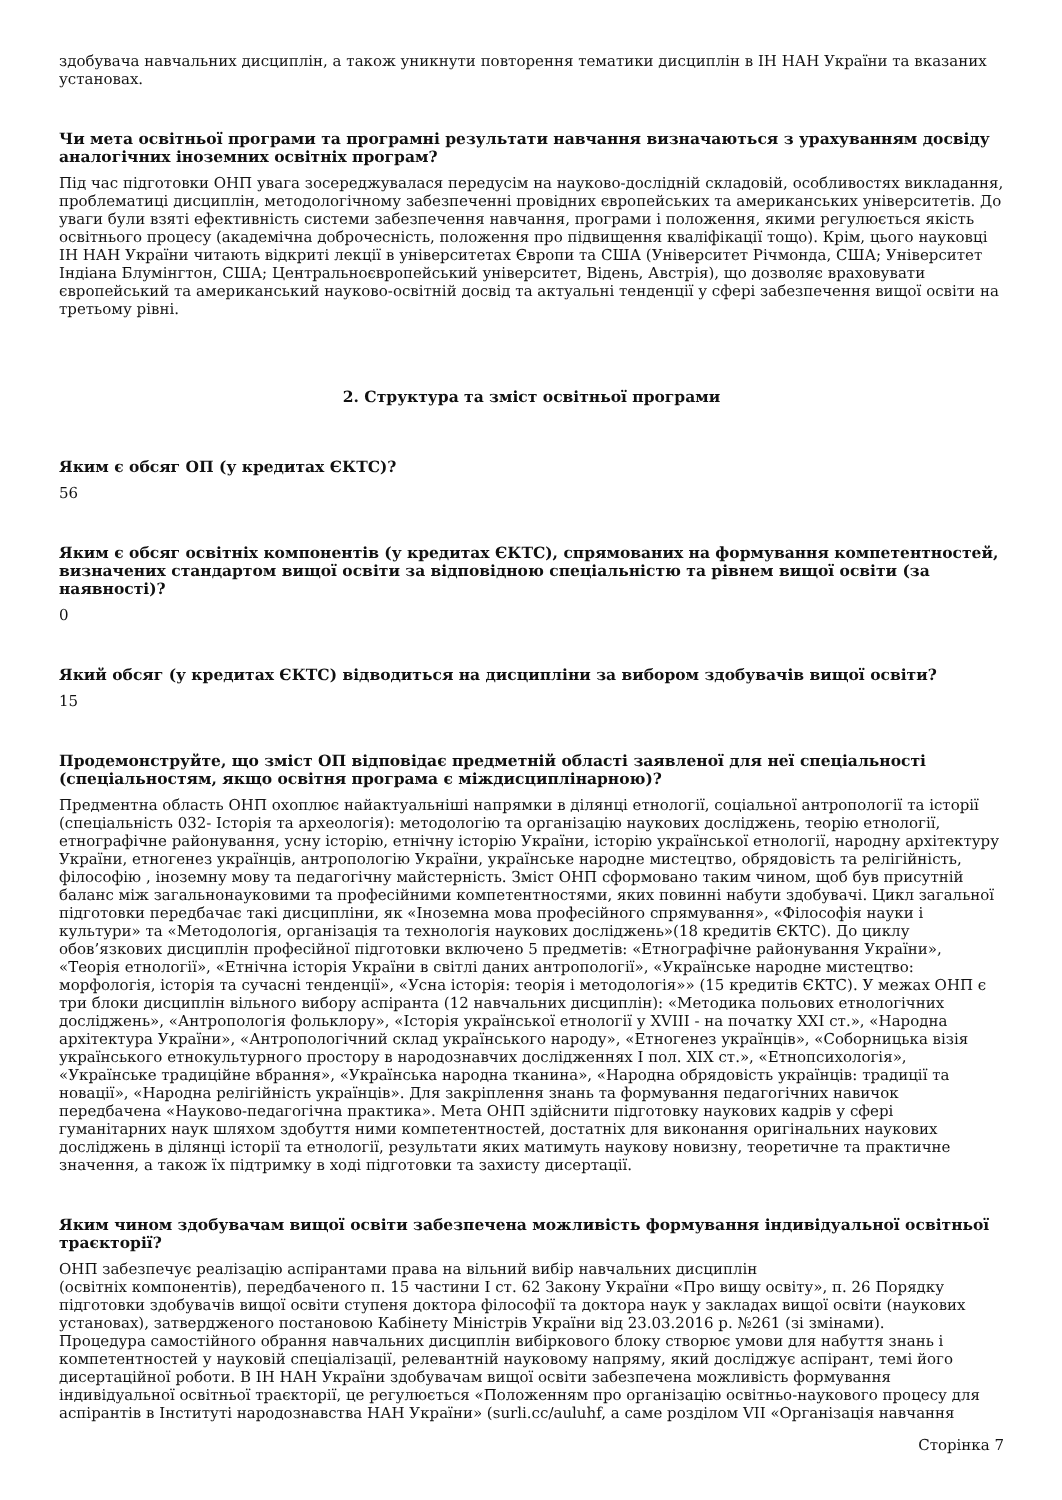здобувача навчальних дисциплін, а також уникнути повторення тематики дисциплін в ІН НАН України та вказаних установах.
Чи мета освітньої програми та програмні результати навчання визначаються з урахуванням досвіду аналогічних іноземних освітніх програм?
Під час підготовки ОНП увага зосереджувалася передусім на науково-дослідній складовій, особливостях викладання, проблематиці дисциплін, методологічному забезпеченні провідних європейських та американських університетів. До уваги були взяті ефективність системи забезпечення навчання, програми і положення, якими регулюється якість освітнього процесу (академічна доброчесність, положення про підвищення кваліфікації тощо). Крім, цього науковці ІН НАН України читають відкриті лекції в університетах Європи та США (Університет Річмонда, США; Університет Індіана Блумінгтон, США; Центральноєвропейський університет, Відень, Австрія), що дозволяє враховувати європейський та американський науково-освітній досвід та актуальні тенденції у сфері забезпечення вищої освіти на третьому рівні.
2. Структура та зміст освітньої програми
Яким є обсяг ОП (у кредитах ЄКТС)?
56
Яким є обсяг освітніх компонентів (у кредитах ЄКТС), спрямованих на формування компетентностей, визначених стандартом вищої освіти за відповідною спеціальністю та рівнем вищої освіти (за наявності)?
0
Який обсяг (у кредитах ЄКТС) відводиться на дисципліни за вибором здобувачів вищої освіти?
15
Продемонструйте, що зміст ОП відповідає предметній області заявленої для неї спеціальності (спеціальностям, якщо освітня програма є міждисциплінарною)?
Предментна область ОНП охоплює найактуальніші напрямки в ділянці етнології, соціальної антропології та історії (спеціальність 032- Історія та археологія): методологію та організацію наукових досліджень, теорію етнології, етнографічне районування, усну історію, етнічну історію України, історію української етнології, народну архітектуру України, етногенез українців, антропологію України, українське народне мистецтво, обрядовість та релігійність, філософію , іноземну мову та педагогічну майстерність. Зміст ОНП сформовано таким чином, щоб був присутній баланс між загальнонауковими та професійними компетентностями, яких повинні набути здобувачі. Цикл загальної підготовки передбачає такі дисципліни, як «Іноземна мова професійного спрямування», «Філософія науки і культури» та «Методологія, організація та технологія наукових досліджень»(18 кредитів ЄКТС). До циклу обов’язкових дисциплін професійної підготовки включено 5 предметів: «Етнографічне районування України», «Теорія етнології», «Етнічна історія України в світлі даних антропології», «Українське народне мистецтво: морфологія, історія та сучасні тенденції», «Усна історія: теорія і методологія»» (15 кредитів ЄКТС). У межах ОНП є три блоки дисциплін вільного вибору аспіранта (12 навчальних дисциплін): «Методика польових етнологічних досліджень», «Антропологія фольклору», «Історія української етнології у XVIII - на початку XXI ст.», «Народна архітектура України», «Антропологічний склад українського народу», «Етногенез українців», «Соборницька візія українського етнокультурного простору в народознавчих дослідженнях І пол. XIX ст.», «Етнопсихологія», «Українське традиційне вбрання», «Українська народна тканина», «Народна обрядовість українців: традиції та новації», «Народна релігійність українців». Для закріплення знань та формування педагогічних навичок передбачена «Науково-педагогічна практика». Мета ОНП здійснити підготовку наукових кадрів у сфері гуманітарних наук шляхом здобуття ними компетентностей, достатніх для виконання оригінальних наукових досліджень в ділянці історії та етнології, результати яких матимуть наукову новизну, теоретичне та практичне значення, а також їх підтримку в ході підготовки та захисту дисертації.
Яким чином здобувачам вищої освіти забезпечена можливість формування індивідуальної освітньої траєкторії?
ОНП забезпечує реалізацію аспірантами права на вільний вибір навчальних дисциплін
(освітніх компонентів), передбаченого п. 15 частини І ст. 62 Закону України «Про вищу освіту», п. 26 Порядку підготовки здобувачів вищої освіти ступеня доктора філософії та доктора наук у закладах вищої освіти (наукових установах), затвердженого постановою Кабінету Міністрів України від 23.03.2016 р. №261 (зі змінами).
Процедура самостійного обрання навчальних дисциплін вибіркового блоку створює умови для набуття знань і компетентностей у науковій спеціалізації, релевантній науковому напряму, який досліджує аспірант, темі його дисертаційної роботи. В ІН НАН України здобувачам вищої освіти забезпечена можливість формування індивідуальної освітньої траєкторії, це регулюється «Положенням про організацію освітньо-наукового процесу для аспірантів в Інституті народознавства НАН України» (surli.cc/auluhf, а саме розділом VII «Організація навчання
Сторінка 7